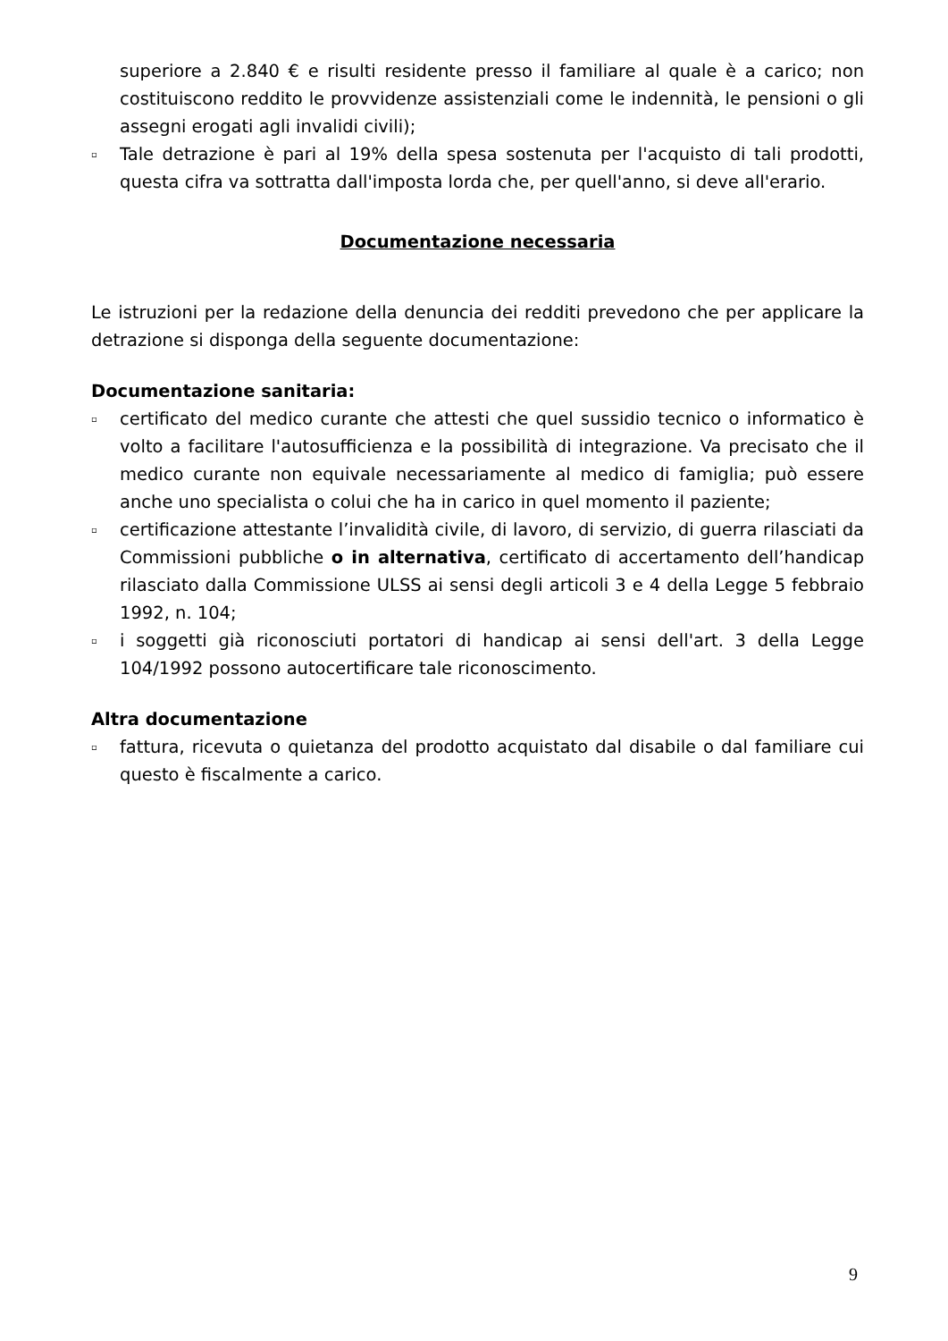superiore a 2.840 € e risulti residente presso il familiare al quale è a carico; non costituiscono reddito le provvidenze assistenziali come le indennità, le pensioni o gli assegni erogati agli invalidi civili);
▫ Tale detrazione è pari al 19% della spesa sostenuta per l'acquisto di tali prodotti, questa cifra va sottratta dall'imposta lorda che, per quell'anno, si deve all'erario.
Documentazione necessaria
Le istruzioni per la redazione della denuncia dei redditi prevedono che per applicare la detrazione si disponga della seguente documentazione:
Documentazione sanitaria:
▫ certificato del medico curante che attesti che quel sussidio tecnico o informatico è volto a facilitare l'autosufficienza e la possibilità di integrazione. Va precisato che il medico curante non equivale necessariamente al medico di famiglia; può essere anche uno specialista o colui che ha in carico in quel momento il paziente;
▫ certificazione attestante l’invalidità civile, di lavoro, di servizio, di guerra rilasciati da Commissioni pubbliche o in alternativa, certificato di accertamento dell’handicap rilasciato dalla Commissione ULSS ai sensi degli articoli 3 e 4 della Legge 5 febbraio 1992, n. 104;
▫ i soggetti già riconosciuti portatori di handicap ai sensi dell'art. 3 della Legge 104/1992 possono autocertificare tale riconoscimento.
Altra documentazione
▫ fattura, ricevuta o quietanza del prodotto acquistato dal disabile o dal familiare cui questo è fiscalmente a carico.
9